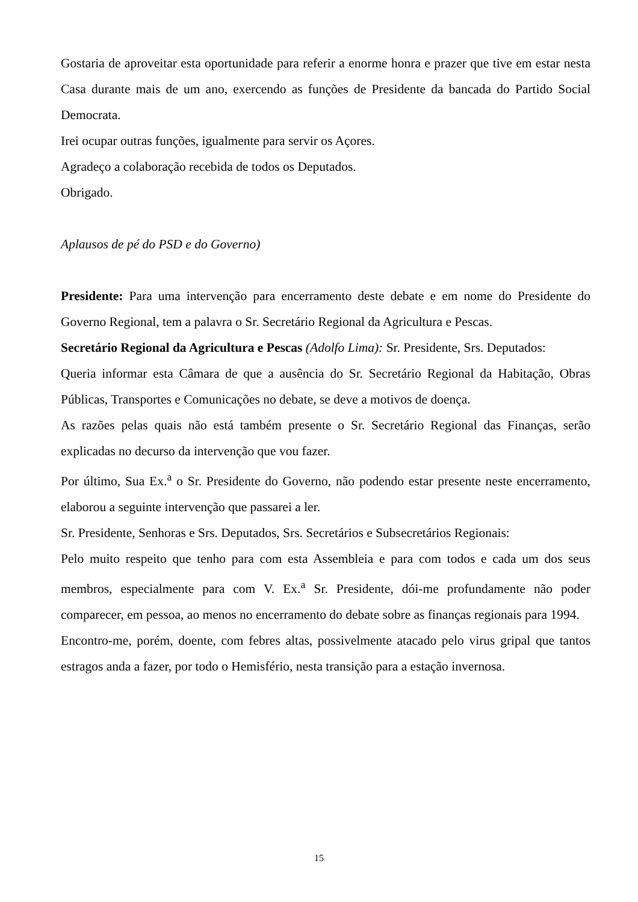Gostaria de aproveitar esta oportunidade para referir a enorme honra e prazer que tive em estar nesta Casa durante mais de um ano, exercendo as funções de Presidente da bancada do Partido Social Democrata.
Irei ocupar outras funções, igualmente para servir os Açores.
Agradeço a colaboração recebida de todos os Deputados.
Obrigado.
Aplausos de pé do PSD e do Governo)
Presidente: Para uma intervenção para encerramento deste debate e em nome do Presidente do Governo Regional, tem a palavra o Sr. Secretário Regional da Agricultura e Pescas.
Secretário Regional da Agricultura e Pescas (Adolfo Lima): Sr. Presidente, Srs. Deputados:
Queria informar esta Câmara de que a ausência do Sr. Secretário Regional da Habitação, Obras Públicas, Transportes e Comunicações no debate, se deve a motivos de doença.
As razões pelas quais não está também presente o Sr. Secretário Regional das Finanças, serão explicadas no decurso da intervenção que vou fazer.
Por último, Sua Ex.<sup>a</sup> o Sr. Presidente do Governo, não podendo estar presente neste encerramento, elaborou a seguinte intervenção que passarei a ler.
Sr. Presidente, Senhoras e Srs. Deputados, Srs. Secretários e Subsecretários Regionais:
Pelo muito respeito que tenho para com esta Assembleia e para com todos e cada um dos seus membros, especialmente para com V. Ex.<sup>a</sup> Sr. Presidente, dói-me profundamente não poder comparecer, em pessoa, ao menos no encerramento do debate sobre as finanças regionais para 1994.
Encontro-me, porém, doente, com febres altas, possivelmente atacado pelo virus gripal que tantos estragos anda a fazer, por todo o Hemisfério, nesta transição para a estação invernosa.
15